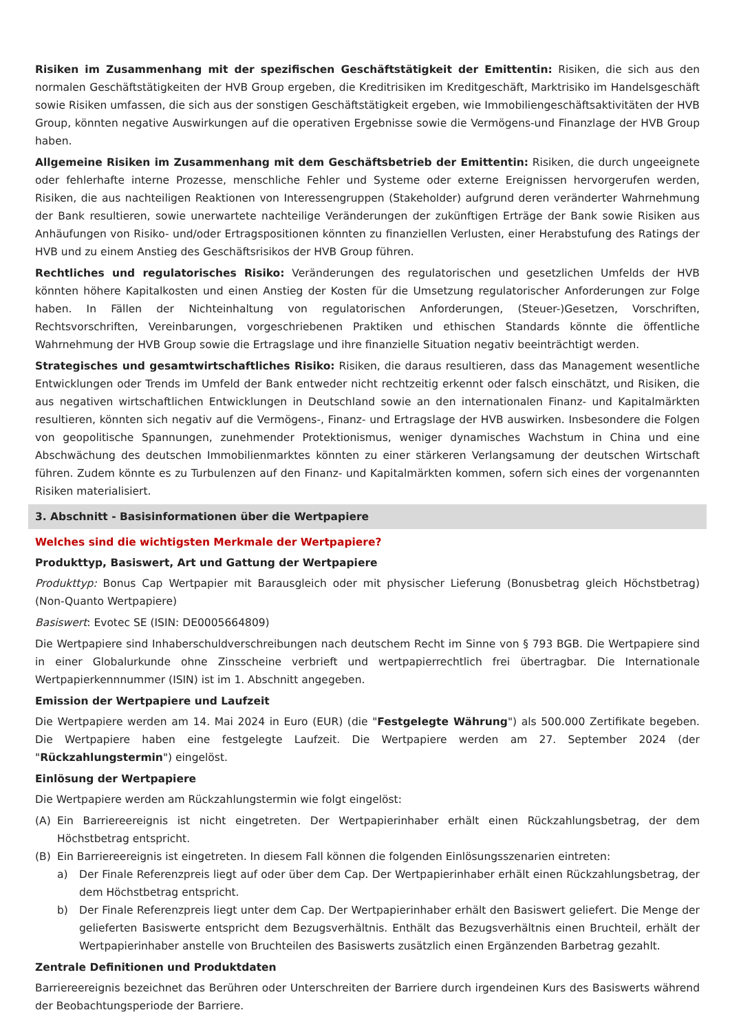Risiken im Zusammenhang mit der spezifischen Geschäftstätigkeit der Emittentin: Risiken, die sich aus den normalen Geschäftstätigkeiten der HVB Group ergeben, die Kreditrisiken im Kreditgeschäft, Marktrisiko im Handelsgeschäft sowie Risiken umfassen, die sich aus der sonstigen Geschäftstätigkeit ergeben, wie Immobiliengeschäftsaktivitäten der HVB Group, könnten negative Auswirkungen auf die operativen Ergebnisse sowie die Vermögens-und Finanzlage der HVB Group haben.
Allgemeine Risiken im Zusammenhang mit dem Geschäftsbetrieb der Emittentin: Risiken, die durch ungeeignete oder fehlerhafte interne Prozesse, menschliche Fehler und Systeme oder externe Ereignissen hervorgerufen werden, Risiken, die aus nachteiligen Reaktionen von Interessengruppen (Stakeholder) aufgrund deren veränderter Wahrnehmung der Bank resultieren, sowie unerwartete nachteilige Veränderungen der zukünftigen Erträge der Bank sowie Risiken aus Anhäufungen von Risiko- und/oder Ertragspositionen könnten zu finanziellen Verlusten, einer Herabstufung des Ratings der HVB und zu einem Anstieg des Geschäftsrisikos der HVB Group führen.
Rechtliches und regulatorisches Risiko: Veränderungen des regulatorischen und gesetzlichen Umfelds der HVB könnten höhere Kapitalkosten und einen Anstieg der Kosten für die Umsetzung regulatorischer Anforderungen zur Folge haben. In Fällen der Nichteinhaltung von regulatorischen Anforderungen, (Steuer-)Gesetzen, Vorschriften, Rechtsvorschriften, Vereinbarungen, vorgeschriebenen Praktiken und ethischen Standards könnte die öffentliche Wahrnehmung der HVB Group sowie die Ertragslage und ihre finanzielle Situation negativ beeinträchtigt werden.
Strategisches und gesamtwirtschaftliches Risiko: Risiken, die daraus resultieren, dass das Management wesentliche Entwicklungen oder Trends im Umfeld der Bank entweder nicht rechtzeitig erkennt oder falsch einschätzt, und Risiken, die aus negativen wirtschaftlichen Entwicklungen in Deutschland sowie an den internationalen Finanz- und Kapitalmärkten resultieren, könnten sich negativ auf die Vermögens-, Finanz- und Ertragslage der HVB auswirken. Insbesondere die Folgen von geopolitische Spannungen, zunehmender Protektionismus, weniger dynamisches Wachstum in China und eine Abschwächung des deutschen Immobilienmarktes könnten zu einer stärkeren Verlangsamung der deutschen Wirtschaft führen. Zudem könnte es zu Turbulenzen auf den Finanz- und Kapitalmärkten kommen, sofern sich eines der vorgenannten Risiken materialisiert.
3. Abschnitt - Basisinformationen über die Wertpapiere
Welches sind die wichtigsten Merkmale der Wertpapiere?
Produkttyp, Basiswert, Art und Gattung der Wertpapiere
Produkttyp: Bonus Cap Wertpapier mit Barausgleich oder mit physischer Lieferung (Bonusbetrag gleich Höchstbetrag) (Non-Quanto Wertpapiere)
Basiswert: Evotec SE (ISIN: DE0005664809)
Die Wertpapiere sind Inhaberschuldverschreibungen nach deutschem Recht im Sinne von § 793 BGB. Die Wertpapiere sind in einer Globalurkunde ohne Zinsscheine verbrieft und wertpapierrechtlich frei übertragbar. Die Internationale Wertpapierkennnummer (ISIN) ist im 1. Abschnitt angegeben.
Emission der Wertpapiere und Laufzeit
Die Wertpapiere werden am 14. Mai 2024 in Euro (EUR) (die "Festgelegte Währung") als 500.000 Zertifikate begeben. Die Wertpapiere haben eine festgelegte Laufzeit. Die Wertpapiere werden am 27. September 2024 (der "Rückzahlungstermin") eingelöst.
Einlösung der Wertpapiere
Die Wertpapiere werden am Rückzahlungstermin wie folgt eingelöst:
(A) Ein Barriereereignis ist nicht eingetreten. Der Wertpapierinhaber erhält einen Rückzahlungsbetrag, der dem Höchstbetrag entspricht.
(B) Ein Barriereereignis ist eingetreten. In diesem Fall können die folgenden Einlösungsszenarien eintreten:
a) Der Finale Referenzpreis liegt auf oder über dem Cap. Der Wertpapierinhaber erhält einen Rückzahlungsbetrag, der dem Höchstbetrag entspricht.
b) Der Finale Referenzpreis liegt unter dem Cap. Der Wertpapierinhaber erhält den Basiswert geliefert. Die Menge der gelieferten Basiswerte entspricht dem Bezugsverhältnis. Enthält das Bezugsverhältnis einen Bruchteil, erhält der Wertpapierinhaber anstelle von Bruchteilen des Basiswerts zusätzlich einen Ergänzenden Barbetrag gezahlt.
Zentrale Definitionen und Produktdaten
Barriereereignis bezeichnet das Berühren oder Unterschreiten der Barriere durch irgendeinen Kurs des Basiswerts während der Beobachtungsperiode der Barriere.